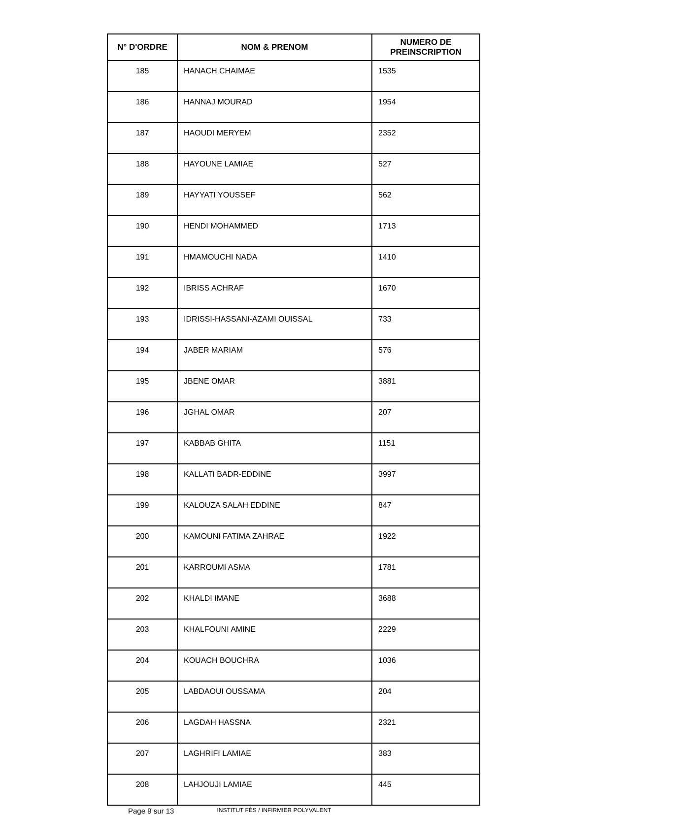| N° D'ORDRE | NOM & PRENOM | NUMERO DE PREINSCRIPTION |
| --- | --- | --- |
| 185 | HANACH CHAIMAE | 1535 |
| 186 | HANNAJ MOURAD | 1954 |
| 187 | HAOUDI MERYEM | 2352 |
| 188 | HAYOUNE LAMIAE | 527 |
| 189 | HAYYATI YOUSSEF | 562 |
| 190 | HENDI MOHAMMED | 1713 |
| 191 | HMAMOUCHI NADA | 1410 |
| 192 | IBRISS ACHRAF | 1670 |
| 193 | IDRISSI-HASSANI-AZAMI OUISSAL | 733 |
| 194 | JABER MARIAM | 576 |
| 195 | JBENE OMAR | 3881 |
| 196 | JGHAL OMAR | 207 |
| 197 | KABBAB GHITA | 1151 |
| 198 | KALLATI BADR-EDDINE | 3997 |
| 199 | KALOUZA SALAH EDDINE | 847 |
| 200 | KAMOUNI FATIMA ZAHRAE | 1922 |
| 201 | KARROUMI ASMA | 1781 |
| 202 | KHALDI IMANE | 3688 |
| 203 | KHALFOUNI AMINE | 2229 |
| 204 | KOUACH BOUCHRA | 1036 |
| 205 | LABDAOUI OUSSAMA | 204 |
| 206 | LAGDAH HASSNA | 2321 |
| 207 | LAGHRIFI LAMIAE | 383 |
| 208 | LAHJOUJI LAMIAE | 445 |
Page 9 sur 13 INSTITUT FÈS / INFIRMIER POLYVALENT